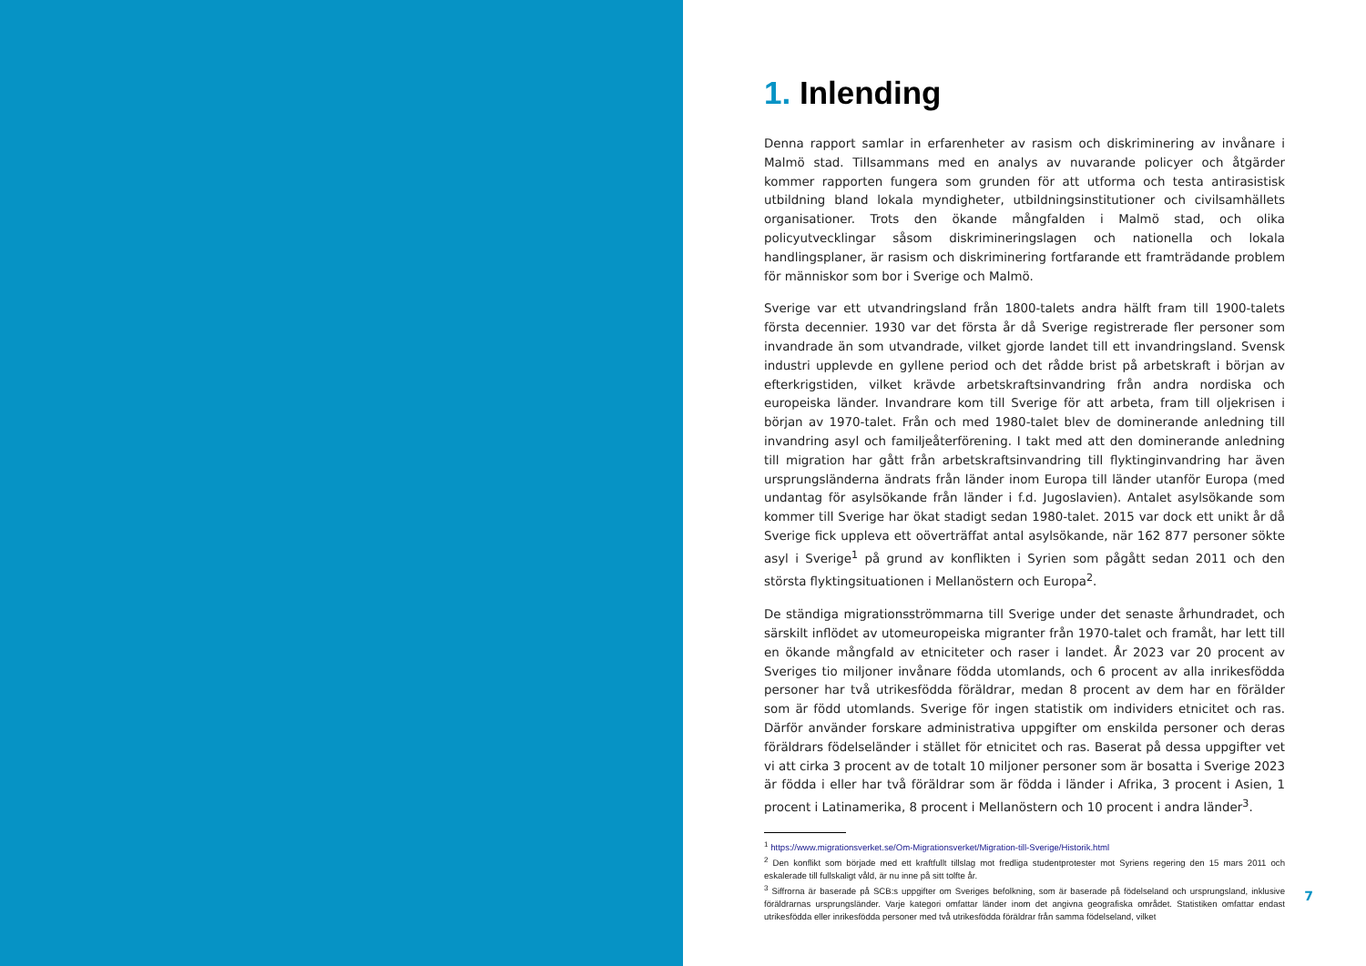1. Inlending
Denna rapport samlar in erfarenheter av rasism och diskriminering av invånare i Malmö stad. Tillsammans med en analys av nuvarande policyer och åtgärder kommer rapporten fungera som grunden för att utforma och testa antirasistisk utbildning bland lokala myndigheter, utbildningsinstitutioner och civilsamhällets organisationer. Trots den ökande mångfalden i Malmö stad, och olika policyutvecklingar såsom diskrimineringslagen och nationella och lokala handlingsplaner, är rasism och diskriminering fortfarande ett framträdande problem för människor som bor i Sverige och Malmö.
Sverige var ett utvandringsland från 1800-talets andra hälft fram till 1900-talets första decennier. 1930 var det första år då Sverige registrerade fler personer som invandrade än som utvandrade, vilket gjorde landet till ett invandringsland. Svensk industri upplevde en gyllene period och det rådde brist på arbetskraft i början av efterkrigstiden, vilket krävde arbetskraftsinvandring från andra nordiska och europeiska länder. Invandrare kom till Sverige för att arbeta, fram till oljekrisen i början av 1970-talet. Från och med 1980-talet blev de dominerande anledning till invandring asyl och familjeåterförening. I takt med att den dominerande anledning till migration har gått från arbetskraftsinvandring till flyktinginvandring har även ursprungsländerna ändrats från länder inom Europa till länder utanför Europa (med undantag för asylsökande från länder i f.d. Jugoslavien). Antalet asylsökande som kommer till Sverige har ökat stadigt sedan 1980-talet. 2015 var dock ett unikt år då Sverige fick uppleva ett oöverträffat antal asylsökande, när 162 877 personer sökte asyl i Sverige<sup>1</sup> på grund av konflikten i Syrien som pågått sedan 2011 och den största flyktingsituationen i Mellanöstern och Europa<sup>2</sup>.
De ständiga migrationsströmmarna till Sverige under det senaste århundradet, och särskilt inflödet av utomeuropeiska migranter från 1970-talet och framåt, har lett till en ökande mångfald av etniciteter och raser i landet. År 2023 var 20 procent av Sveriges tio miljoner invånare födda utomlands, och 6 procent av alla inrikesfödda personer har två utrikesfödda föräldrar, medan 8 procent av dem har en förälder som är född utomlands. Sverige för ingen statistik om individers etnicitet och ras. Därför använder forskare administrativa uppgifter om enskilda personer och deras föräldrars födelseländer i stället för etnicitet och ras. Baserat på dessa uppgifter vet vi att cirka 3 procent av de totalt 10 miljoner personer som är bosatta i Sverige 2023 är födda i eller har två föräldrar som är födda i länder i Afrika, 3 procent i Asien, 1 procent i Latinamerika, 8 procent i Mellanöstern och 10 procent i andra länder<sup>3</sup>.
<sup>1</sup> https://www.migrationsverket.se/Om-Migrationsverket/Migration-till-Sverige/Historik.html
<sup>2</sup> Den konflikt som började med ett kraftfullt tillslag mot fredliga studentprotester mot Syriens regering den 15 mars 2011 och eskalerade till fullskaligt våld, är nu inne på sitt tolfte år.
<sup>3</sup> Siffrorna är baserade på SCB:s uppgifter om Sveriges befolkning, som är baserade på födelseland och ursprungsland, inklusive föräldrarnas ursprungsländer. Varje kategori omfattar länder inom det angivna geografiska området. Statistiken omfattar endast utrikesfödda eller inrikesfödda personer med två utrikesfödda föräldrar från samma födelseland, vilket
7